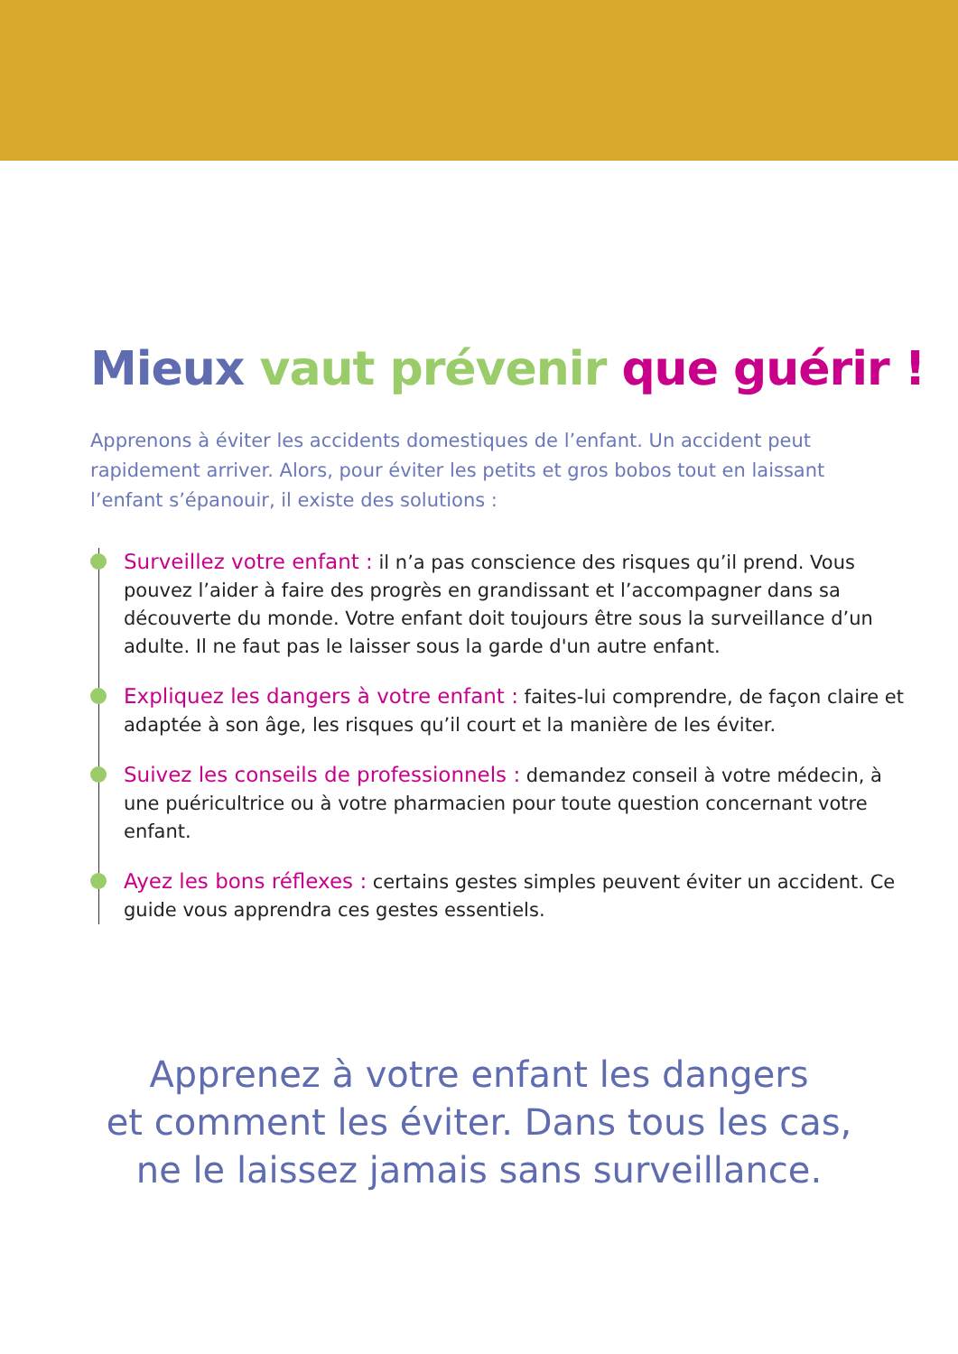Mieux vaut prévenir que guérir !
Apprenons à éviter les accidents domestiques de l’enfant. Un accident peut rapidement arriver. Alors, pour éviter les petits et gros bobos tout en laissant l’enfant s’épanouir, il existe des solutions :
Surveillez votre enfant : il n’a pas conscience des risques qu’il prend. Vous pouvez l’aider à faire des progrès en grandissant et l’accompagner dans sa découverte du monde. Votre enfant doit toujours être sous la surveillance d’un adulte. Il ne faut pas le laisser sous la garde d'un autre enfant.
Expliquez les dangers à votre enfant : faites-lui comprendre, de façon claire et adaptée à son âge, les risques qu’il court et la manière de les éviter.
Suivez les conseils de professionnels : demandez conseil à votre médecin, à une puéricultrice ou à votre pharmacien pour toute question concernant votre enfant.
Ayez les bons réflexes : certains gestes simples peuvent éviter un accident. Ce guide vous apprendra ces gestes essentiels.
Apprenez à votre enfant les dangers
et comment les éviter. Dans tous les cas,
ne le laissez jamais sans surveillance.